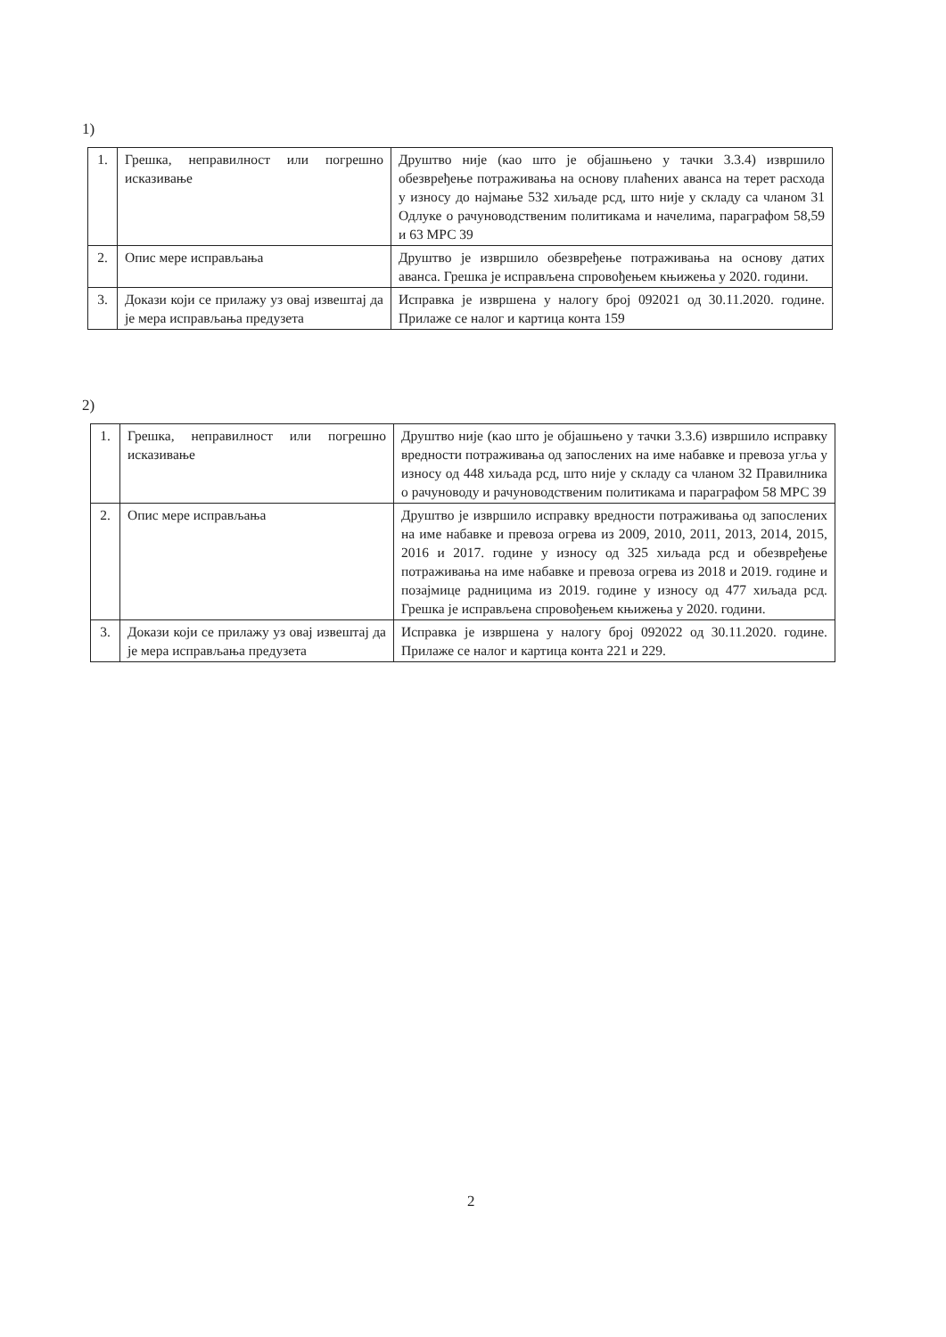1)
| 1. | Грешка, неправилност или погрешно исказивање | Друштво није (као што је објашњено у тачки 3.3.4) извршило обезвређење потраживања на основу плаћених аванса на терет расхода у износу до најмање 532 хиљаде рсд, што није у складу са чланом 31 Одлуке о рачуноводственим политикама и начелима, параграфом 58,59 и 63 МРС 39 |
| 2. | Опис мере исправљања | Друштво је извршило обезвређење потраживања на основу датих аванса. Грешка је исправљена спровођењем књижења у 2020. години. |
| 3. | Докази који се прилажу уз овај извештај да је мера исправљања предузета | Исправка је извршена у налогу број 092021 од 30.11.2020. године. Прилаже се налог и картица конта 159 |
2)
| 1. | Грешка, неправилност или погрешно исказивање | Друштво није (као што је објашњено у тачки 3.3.6) извршило исправку вредности потраживања од запослених на име набавке и превоза угља у износу од 448 хиљада рсд, што није у складу са чланом 32 Правилника о рачуноводу и рачуноводственим политикама и параграфом 58 МРС 39 |
| 2. | Опис мере исправљања | Друштво је извршило исправку вредности потраживања од запослених на име набавке и превоза огрева из 2009, 2010, 2011, 2013, 2014, 2015, 2016 и 2017. године у износу од 325 хиљада рсд и обезвређење потраживања на име набавке и превоза огрева из 2018 и 2019. године и позајмице радницима из 2019. године у износу од 477 хиљада рсд. Грешка је исправљена спровођењем књижења у 2020. години. |
| 3. | Докази који се прилажу уз овај извештај да је мера исправљања предузета | Исправка је извршена у налогу број 092022 од 30.11.2020. године. Прилаже се налог и картица конта 221 и 229. |
2